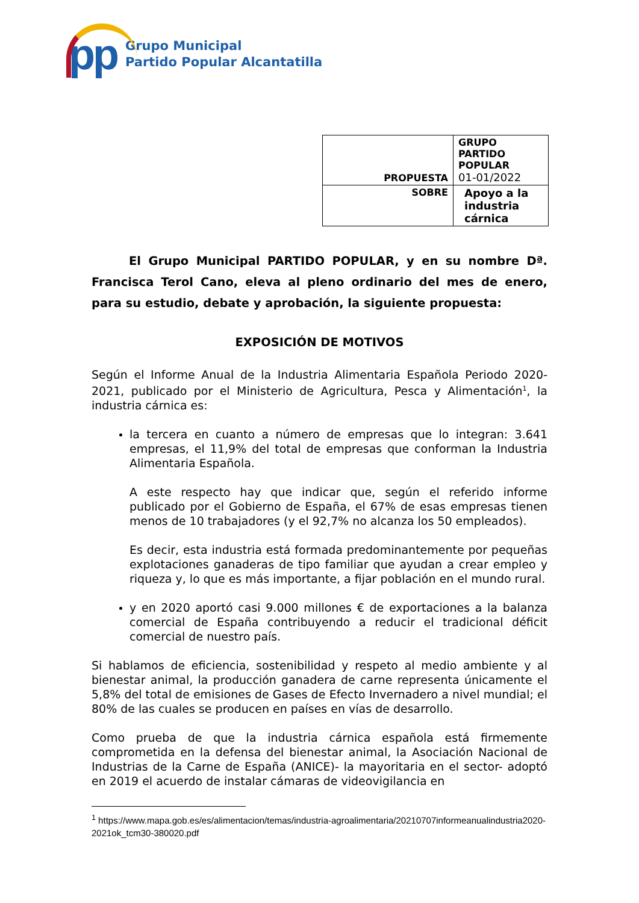pp
Grupo Municipal
Partido Popular Alcantatilla
| PROPUESTA | GRUPO PARTIDO POPULAR 01-01/2022 |
| SOBRE | Apoyo a la industria cárnica |
El Grupo Municipal PARTIDO POPULAR, y en su nombre Dª. Francisca Terol Cano, eleva al pleno ordinario del mes de enero, para su estudio, debate y aprobación, la siguiente propuesta:
EXPOSICIÓN DE MOTIVOS
Según el Informe Anual de la Industria Alimentaria Española Periodo 2020-2021, publicado por el Ministerio de Agricultura, Pesca y Alimentación<sup>1</sup>, la industria cárnica es:
la tercera en cuanto a número de empresas que lo integran: 3.641 empresas, el 11,9% del total de empresas que conforman la Industria Alimentaria Española.
A este respecto hay que indicar que, según el referido informe publicado por el Gobierno de España, el 67% de esas empresas tienen menos de 10 trabajadores (y el 92,7% no alcanza los 50 empleados).
Es decir, esta industria está formada predominantemente por pequeñas explotaciones ganaderas de tipo familiar que ayudan a crear empleo y riqueza y, lo que es más importante, a fijar población en el mundo rural.
y en 2020 aportó casi 9.000 millones € de exportaciones a la balanza comercial de España contribuyendo a reducir el tradicional déficit comercial de nuestro país.
Si hablamos de eficiencia, sostenibilidad y respeto al medio ambiente y al bienestar animal, la producción ganadera de carne representa únicamente el 5,8% del total de emisiones de Gases de Efecto Invernadero a nivel mundial; el 80% de las cuales se producen en países en vías de desarrollo.
Como prueba de que la industria cárnica española está firmemente comprometida en la defensa del bienestar animal, la Asociación Nacional de Industrias de la Carne de España (ANICE)- la mayoritaria en el sector- adoptó en 2019 el acuerdo de instalar cámaras de videovigilancia en
<sup>1</sup> https://www.mapa.gob.es/es/alimentacion/temas/industria-agroalimentaria/20210707informeanualindustria2020-2021ok_tcm30-380020.pdf